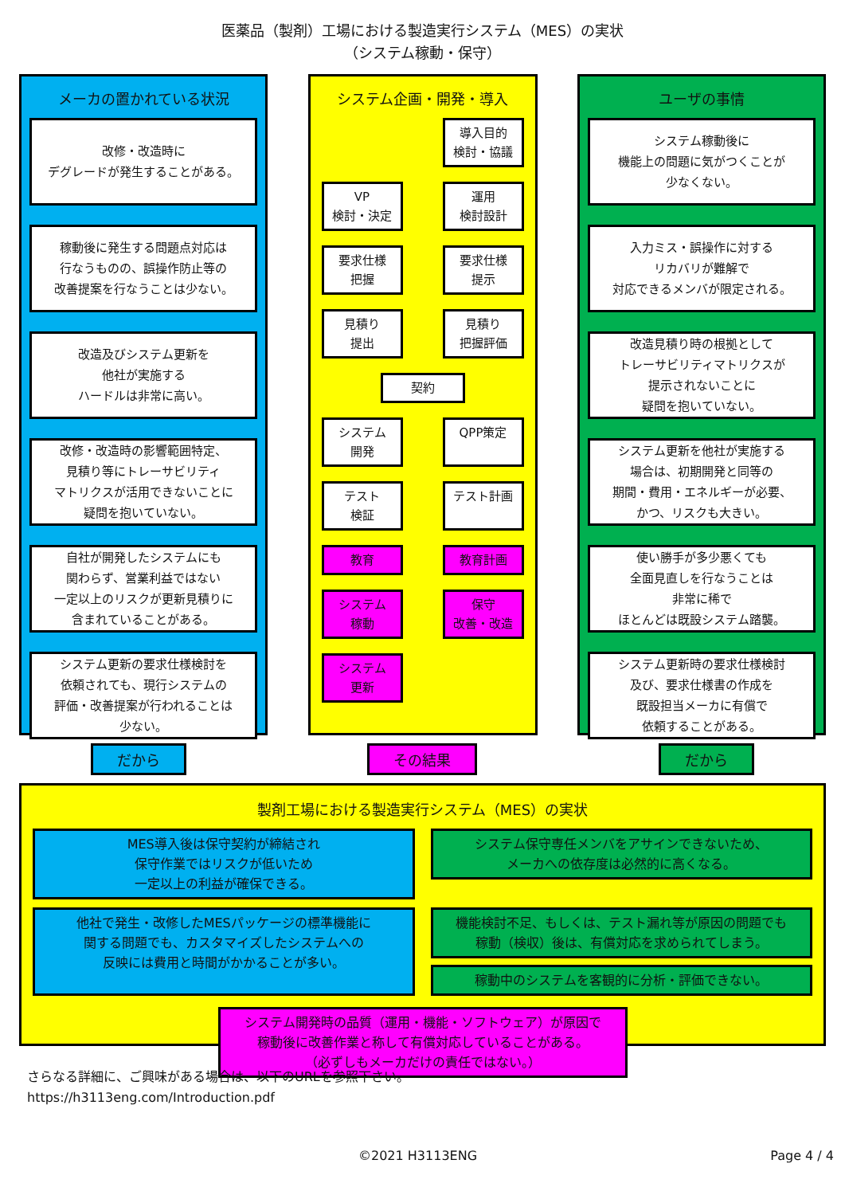医薬品（製剤）工場における製造実行システム（MES）の実状
（システム稼動・保守）
メーカの置かれている状況
改修・改造時に
デグレードが発生することがある。
稼動後に発生する問題点対応は
行なうものの、誤操作防止等の
改善提案を行なうことは少ない。
改造及びシステム更新を
他社が実施する
ハードルは非常に高い。
改修・改造時の影響範囲特定、
見積り等にトレーサビリティ
マトリクスが活用できないことに
疑問を抱いていない。
自社が開発したシステムにも
関わらず、営業利益ではない
一定以上のリスクが更新見積りに
含まれていることがある。
システム更新の要求仕様検討を
依頼されても、現行システムの
評価・改善提案が行われることは
少ない。
システム企画・開発・導入
導入目的
検討・協議
VP
検討・決定
運用
検討設計
要求仕様
把握
要求仕様
提示
見積り
提出
見積り
把握評価
契約
システム
開発
QPP策定
テスト
検証
テスト計画
教育
教育計画
システム
稼動
保守
改善・改造
システム
更新
ユーザの事情
システム稼動後に
機能上の問題に気がつくことが
少なくない。
入力ミス・誤操作に対する
リカバリが難解で
対応できるメンバが限定される。
改造見積り時の根拠として
トレーサビリティマトリクスが
提示されないことに
疑問を抱いていない。
システム更新を他社が実施する
場合は、初期開発と同等の
期間・費用・エネルギーが必要、
かつ、リスクも大きい。
使い勝手が多少悪くても
全面見直しを行なうことは
非常に稀で
ほとんどは既設システム踏襲。
システム更新時の要求仕様検討
及び、要求仕様書の作成を
既設担当メーカに有償で
依頼することがある。
だから その結果 だから
製剤工場における製造実行システム（MES）の実状
MES導入後は保守契約が締結され
保守作業ではリスクが低いため
一定以上の利益が確保できる。
システム保守専任メンバをアサインできないため、
メーカへの依存度は必然的に高くなる。
他社で発生・改修したMESパッケージの標準機能に
関する問題でも、カスタマイズしたシステムへの
反映には費用と時間がかかることが多い。
機能検討不足、もしくは、テスト漏れ等が原因の問題でも
稼動（検収）後は、有償対応を求められてしまう。
稼動中のシステムを客観的に分析・評価できない。
システム開発時の品質（運用・機能・ソフトウェア）が原因で
稼動後に改善作業と称して有償対応していることがある。
（必ずしもメーカだけの責任ではない。）
さらなる詳細に、ご興味がある場合は、以下のURLを参照下さい。
https://h3113eng.com/Introduction.pdf
©2021 H3113ENG Page 4 / 4